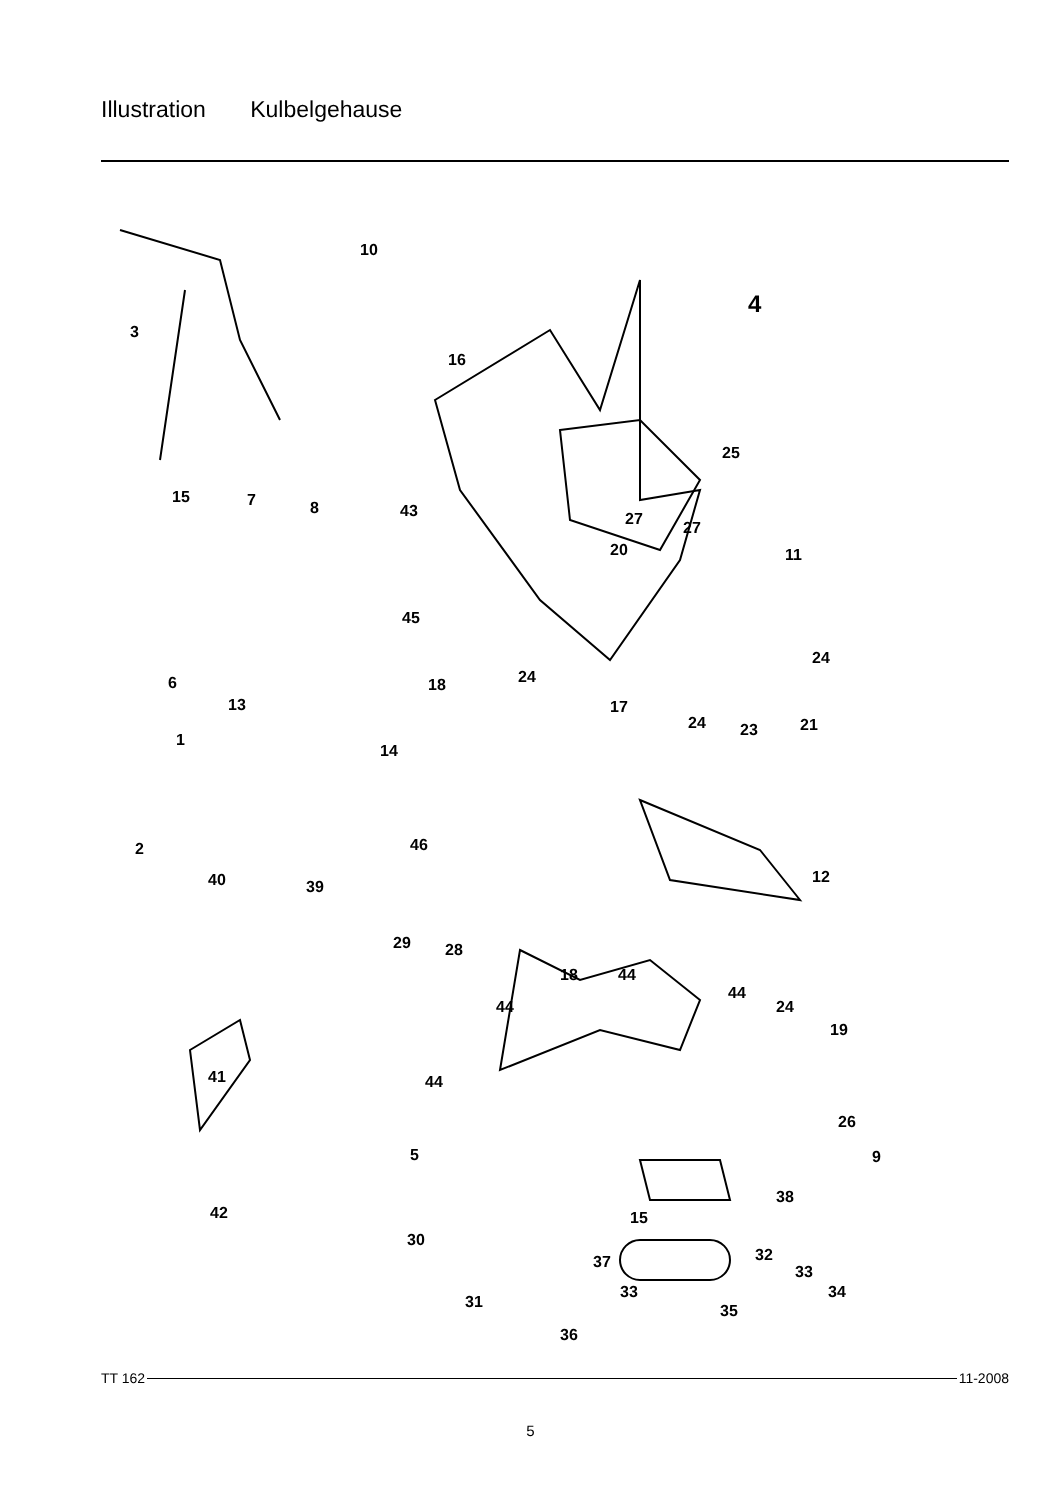Illustration Kulbelgehause
10
4
3
16
25
15
7
8
43
27
27
20
11
45
24
6
18
24
13
17
24
23
21
1
14
2
46
12
40
39
29
28
18
44
44
44
24
19
41
44
26
5
9
38
15
42
30
32
37
33
33
34
31
35
36
TT 162 11-2008
5